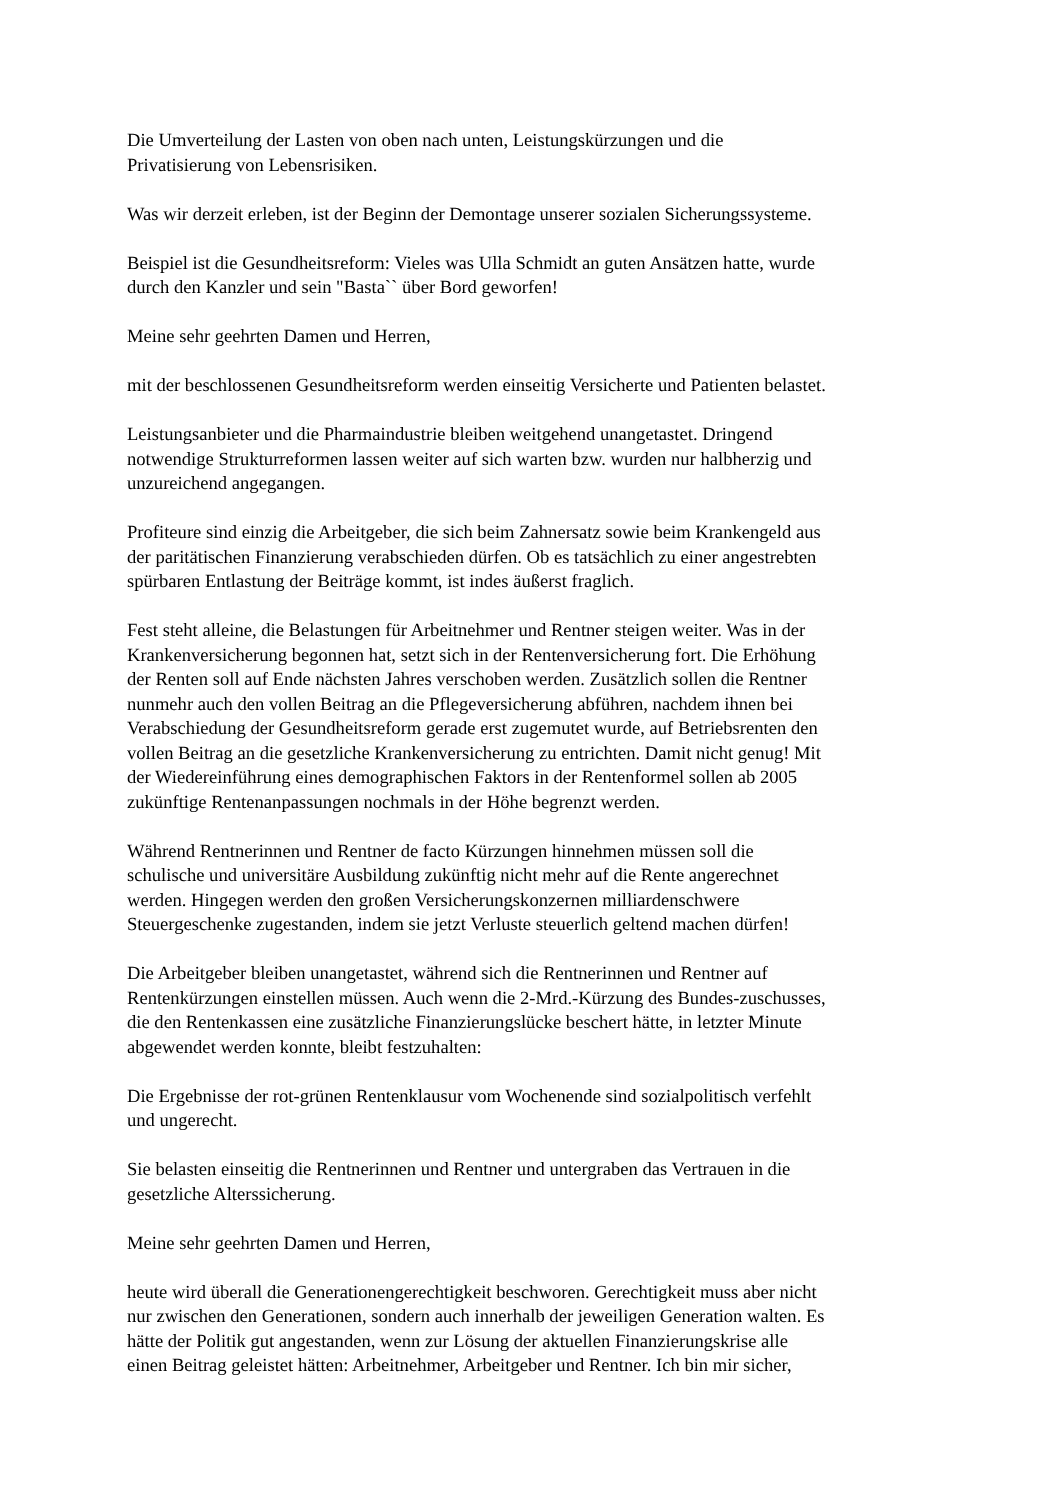Die Umverteilung der Lasten von oben nach unten, Leistungskürzungen und die
Privatisierung von Lebensrisiken.
Was wir derzeit erleben, ist der Beginn der Demontage unserer sozialen Sicherungssysteme.
Beispiel ist die Gesundheitsreform: Vieles was Ulla Schmidt an guten Ansätzen hatte, wurde
durch den Kanzler und sein "Basta`` über Bord geworfen!
Meine sehr geehrten Damen und Herren,
mit der beschlossenen Gesundheitsreform werden einseitig Versicherte und Patienten belastet.
Leistungsanbieter und die Pharmaindustrie bleiben weitgehend unangetastet. Dringend
notwendige Strukturreformen lassen weiter auf sich warten bzw. wurden nur halbherzig und
unzureichend angegangen.
Profiteure sind einzig die Arbeitgeber, die sich beim Zahnersatz sowie beim Krankengeld aus
der paritätischen Finanzierung verabschieden dürfen. Ob es tatsächlich zu einer angestrebten
spürbaren Entlastung der Beiträge kommt, ist indes äußerst fraglich.
Fest steht alleine, die Belastungen für Arbeitnehmer und Rentner steigen weiter. Was in der
Krankenversicherung begonnen hat, setzt sich in der Rentenversicherung fort. Die Erhöhung
der Renten soll auf Ende nächsten Jahres verschoben werden. Zusätzlich sollen die Rentner
nunmehr auch den vollen Beitrag an die Pflegeversicherung abführen, nachdem ihnen bei
Verabschiedung der Gesundheitsreform gerade erst zugemutet wurde, auf Betriebsrenten den
vollen Beitrag an die gesetzliche Krankenversicherung zu entrichten. Damit nicht genug! Mit
der Wiedereinführung eines demographischen Faktors in der Rentenformel sollen ab 2005
zukünftige Rentenanpassungen nochmals in der Höhe begrenzt werden.
Während Rentnerinnen und Rentner de facto Kürzungen hinnehmen müssen soll die
schulische und universitäre Ausbildung zukünftig nicht mehr auf die Rente angerechnet
werden. Hingegen werden den großen Versicherungskonzernen milliardenschwere
Steuergeschenke zugestanden, indem sie jetzt Verluste steuerlich geltend machen dürfen!
Die Arbeitgeber bleiben unangetastet, während sich die Rentnerinnen und Rentner auf
Rentenkürzungen einstellen müssen. Auch wenn die 2-Mrd.-Kürzung des Bundes-zuschusses,
die den Rentenkassen eine zusätzliche Finanzierungslücke beschert hätte, in letzter Minute
abgewendet werden konnte, bleibt festzuhalten:
Die Ergebnisse der rot-grünen Rentenklausur vom Wochenende sind sozialpolitisch verfehlt
und ungerecht.
Sie belasten einseitig die Rentnerinnen und Rentner und untergraben das Vertrauen in die
gesetzliche Alterssicherung.
Meine sehr geehrten Damen und Herren,
heute wird überall die Generationengerechtigkeit beschworen. Gerechtigkeit muss aber nicht
nur zwischen den Generationen, sondern auch innerhalb der jeweiligen Generation walten. Es
hätte der Politik gut angestanden, wenn zur Lösung der aktuellen Finanzierungskrise alle
einen Beitrag geleistet hätten: Arbeitnehmer, Arbeitgeber und Rentner. Ich bin mir sicher,